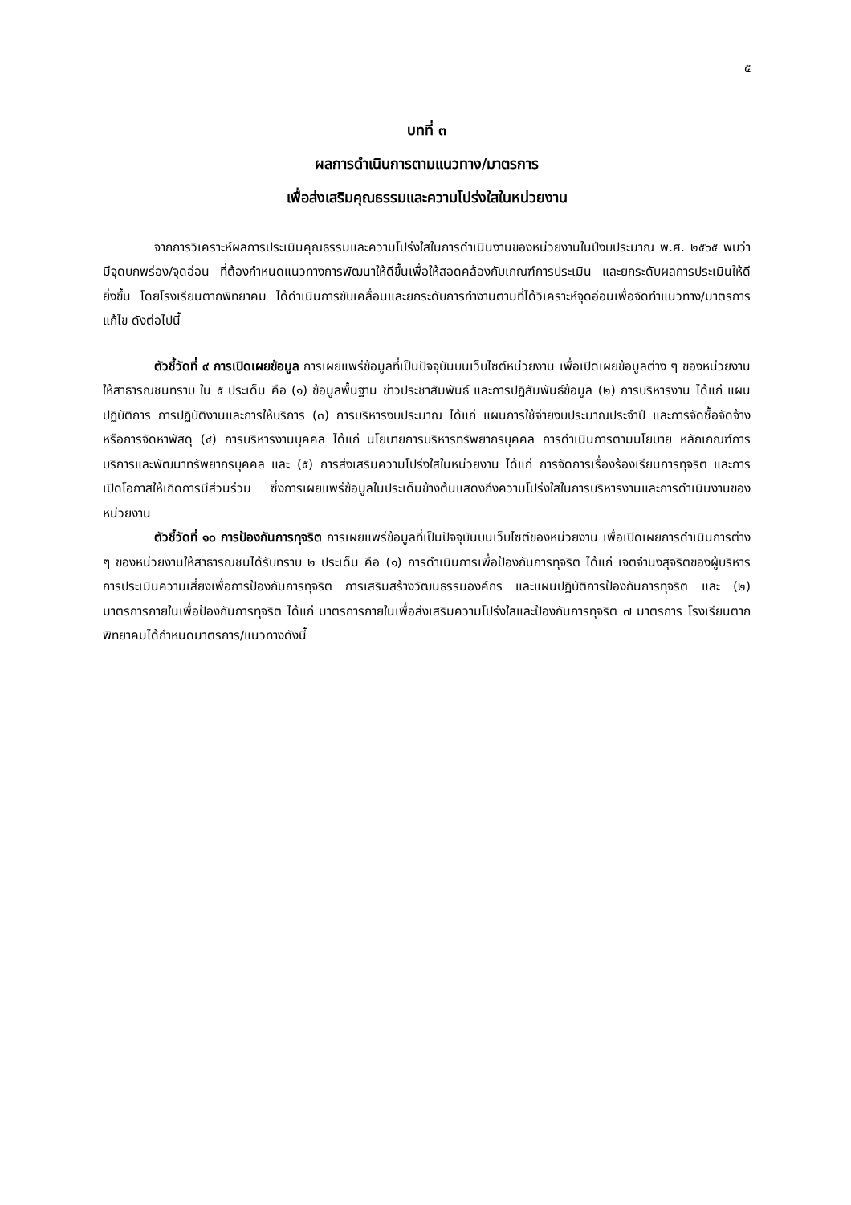๕
บทที่ ๓
ผลการดำเนินการตามแนวทาง/มาตรการ
เพื่อส่งเสริมคุณธรรมและความโปร่งใสในหน่วยงาน
จากการวิเคราะห์ผลการประเมินคุณธรรมและความโปร่งใสในการดำเนินงานของหน่วยงานในปีงบประมาณ พ.ศ. ๒๕๖๕ พบว่ามีจุดบกพร่อง/จุดอ่อน ที่ต้องกำหนดแนวทางการพัฒนาให้ดีขึ้นเพื่อให้สอดคล้องกับเกณฑ์การประเมิน และยกระดับผลการประเมินให้ดียิ่งขึ้น โดยโรงเรียนตากพิทยาคม ได้ดำเนินการขับเคลื่อนและยกระดับการทำงานตามที่ได้วิเคราะห์จุดอ่อนเพื่อจัดทำแนวทาง/มาตรการแก้ไข ดังต่อไปนี้
ตัวชี้วัดที่ ๙ การเปิดเผยข้อมูล การเผยแพร่ข้อมูลที่เป็นปัจจุบันบนเว็บไซต์หน่วยงาน เพื่อเปิดเผยข้อมูลต่าง ๆ ของหน่วยงานให้สาธารณชนทราบ ใน ๕ ประเด็น คือ (๑) ข้อมูลพื้นฐาน ข่าวประชาสัมพันธ์ และการปฏิสัมพันธ์ข้อมูล (๒) การบริหารงาน ได้แก่ แผนปฏิบัติการ การปฏิบัติงานและการให้บริการ (๓) การบริหารงบประมาณ ได้แก่ แผนการใช้จ่ายงบประมาณประจำปี และการจัดซื้อจัดจ้างหรือการจัดหาพัสดุ (๔) การบริหารงานบุคคล ได้แก่ นโยบายการบริหารทรัพยากรบุคคล การดำเนินการตามนโยบาย หลักเกณฑ์การบริการและพัฒนาทรัพยากรบุคคล และ (๕) การส่งเสริมความโปร่งใสในหน่วยงาน ได้แก่ การจัดการเรื่องร้องเรียนการทุจริต และการเปิดโอกาสให้เกิดการมีส่วนร่วม ซึ่งการเผยแพร่ข้อมูลในประเด็นข้างต้นแสดงถึงความโปร่งใสในการบริหารงานและการดำเนินงานของหน่วยงาน
ตัวชี้วัดที่ ๑๐ การป้องกันการทุจริต การเผยแพร่ข้อมูลที่เป็นปัจจุบันบนเว็บไซต์ของหน่วยงาน เพื่อเปิดเผยการดำเนินการต่าง ๆ ของหน่วยงานให้สาธารณชนได้รับทราบ ๒ ประเด็น คือ (๑) การดำเนินการเพื่อป้องกันการทุจริต ได้แก่ เจตจำนงสุจริตของผู้บริหาร การประเมินความเสี่ยงเพื่อการป้องกันการทุจริต การเสริมสร้างวัฒนธรรมองค์กร และแผนปฏิบัติการป้องกันการทุจริต และ (๒) มาตรการภายในเพื่อป้องกันการทุจริต ได้แก่ มาตรการภายในเพื่อส่งเสริมความโปร่งใสและป้องกันการทุจริต ๗ มาตรการ โรงเรียนตากพิทยาคมได้กำหนดมาตรการ/แนวทางดังนี้